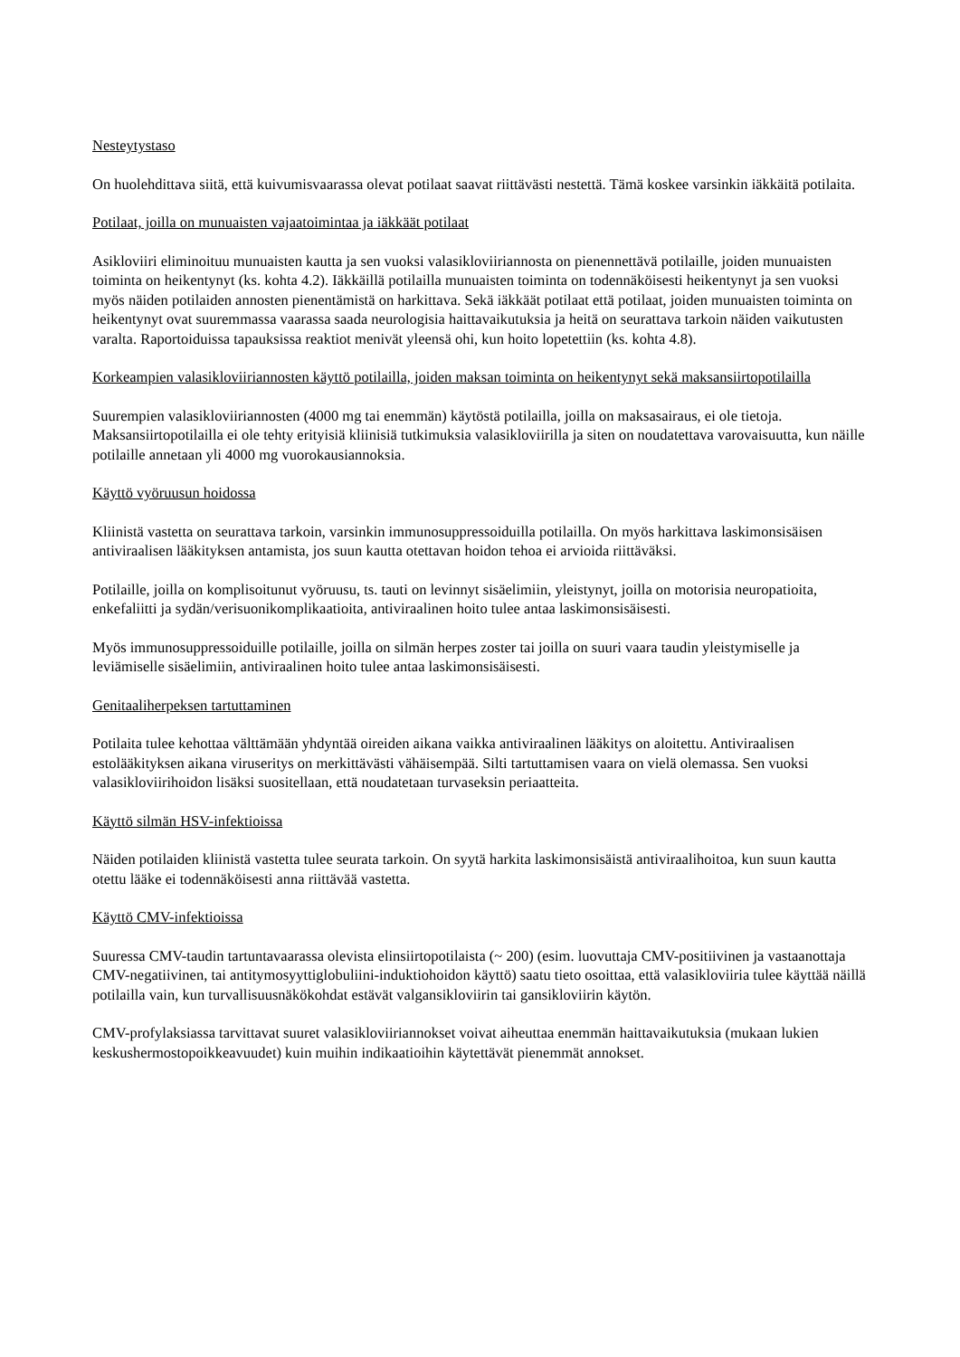Nesteytystaso
On huolehdittava siitä, että kuivumisvaarassa olevat potilaat saavat riittävästi nestettä. Tämä koskee varsinkin iäkkäitä potilaita.
Potilaat, joilla on munuaisten vajaatoimintaa ja iäkkäät potilaat
Asikloviiri eliminoituu munuaisten kautta ja sen vuoksi valasikloviiriannosta on pienennettävä potilaille, joiden munuaisten toiminta on heikentynyt (ks. kohta 4.2). Iäkkäillä potilailla munuaisten toiminta on todennäköisesti heikentynyt ja sen vuoksi myös näiden potilaiden annosten pienentämistä on harkittava. Sekä iäkkäät potilaat että potilaat, joiden munuaisten toiminta on heikentynyt ovat suuremmassa vaarassa saada neurologisia haittavaikutuksia ja heitä on seurattava tarkoin näiden vaikutusten varalta. Raportoiduissa tapauksissa reaktiot menivät yleensä ohi, kun hoito lopetettiin (ks. kohta 4.8).
Korkeampien valasikloviiriannosten käyttö potilailla, joiden maksan toiminta on heikentynyt sekä maksansiirtopotilailla
Suurempien valasikloviiriannosten (4000 mg tai enemmän) käytöstä potilailla, joilla on maksasairaus, ei ole tietoja. Maksansiirtopotilailla ei ole tehty erityisiä kliinisiä tutkimuksia valasikloviirilla ja siten on noudatettava varovaisuutta, kun näille potilaille annetaan yli 4000 mg vuorokausiannoksia.
Käyttö vyöruusun hoidossa
Kliinistä vastetta on seurattava tarkoin, varsinkin immunosuppressoiduilla potilailla. On myös harkittava laskimonsisäisen antiviraalisen lääkityksen antamista, jos suun kautta otettavan hoidon tehoa ei arvioida riittäväksi.
Potilaille, joilla on komplisoitunut vyöruusu, ts. tauti on levinnyt sisäelimiin, yleistynyt, joilla on motorisia neuropatioita, enkefaliitti ja sydän/verisuonikomplikaatioita, antiviraalinen hoito tulee antaa laskimonsisäisesti.
Myös immunosuppressoiduille potilaille, joilla on silmän herpes zoster tai joilla on suuri vaara taudin yleistymiselle ja leviämiselle sisäelimiin, antiviraalinen hoito tulee antaa laskimonsisäisesti.
Genitaaliherpeksen tartuttaminen
Potilaita tulee kehottaa välttämään yhdyntää oireiden aikana vaikka antiviraalinen lääkitys on aloitettu. Antiviraalisen estolääkityksen aikana viruseritys on merkittävästi vähäisempää. Silti tartuttamisen vaara on vielä olemassa. Sen vuoksi valasikloviirihoidon lisäksi suositellaan, että noudatetaan turvaseksin periaatteita.
Käyttö silmän HSV-infektioissa
Näiden potilaiden kliinistä vastetta tulee seurata tarkoin. On syytä harkita laskimonsisäistä antiviraalihoitoa, kun suun kautta otettu lääke ei todennäköisesti anna riittävää vastetta.
Käyttö CMV-infektioissa
Suuressa CMV-taudin tartuntavaarassa olevista elinsiirtopotilaista (~ 200) (esim. luovuttaja CMV-positiivinen ja vastaanottaja CMV-negatiivinen, tai antitymosyyttiglobuliini-induktiohoidon käyttö) saatu tieto osoittaa, että valasikloviiria tulee käyttää näillä potilailla vain, kun turvallisuusnäkökohdat estävät valgansikloviirin tai gansikloviirin käytön.
CMV-profylaksiassa tarvittavat suuret valasikloviiriannokset voivat aiheuttaa enemmän haittavaikutuksia (mukaan lukien keskushermostopoikkeavuudet) kuin muihin indikaatioihin käytettävät pienemmät annokset.